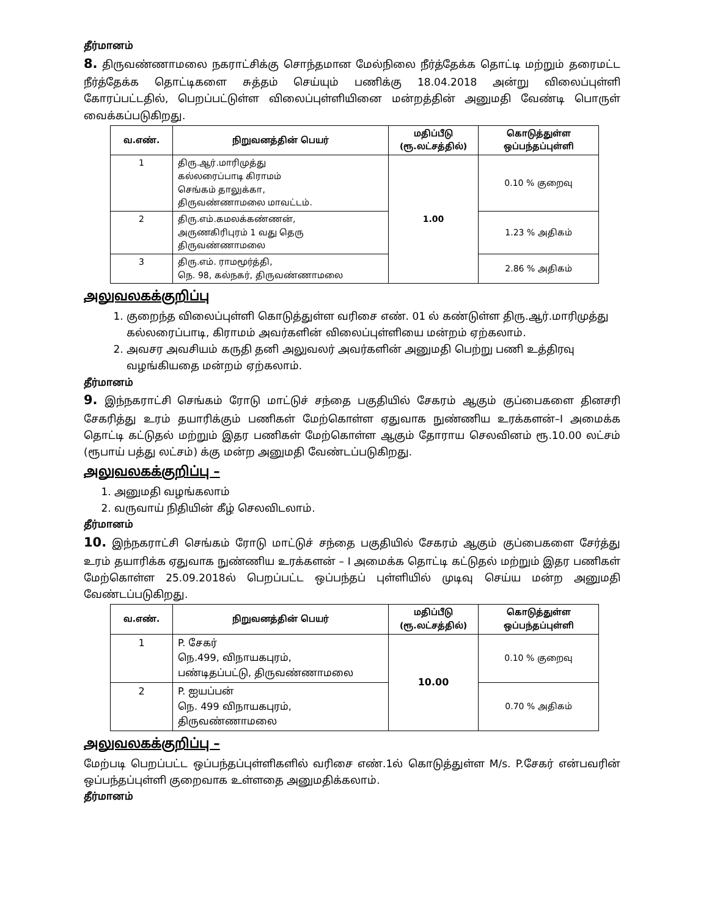தீர்மானம்
8. திருவண்ணாமலை நகராட்சிக்கு சொந்தமான மேல்நிலை நீர்த்தேக்க தொட்டி மற்றும் தரைமட்ட நீர்த்தேக்க தொட்டிகளை சுத்தம் செய்யும் பணிக்கு 18.04.2018 அன்று விலைப்புள்ளி கோரப்பட்டதில், பெறப்பட்டுள்ள விலைப்புள்ளியினை மன்றத்தின் அனுமதி வேண்டி பொருள் வைக்கப்படுகிறது.
| வ.எண். | நிறுவனத்தின் பெயர் | மதிப்பீடு (ரூ.லட்சத்தில்) | கொடுத்துள்ள ஒப்பந்தப்புள்ளி |
| --- | --- | --- | --- |
| 1 | திரு.ஆர்.மாரிமுத்து கல்லரைப்பாடி கிராமம் செங்கம் தாலுக்கா, திருவண்ணாமலை மாவட்டம். | 1.00 | 0.10 % குறைவு |
| 2 | திரு.எம்.கமலக்கண்ணன், அருணகிரிபுரம் 1 வது தெரு திருவண்ணாமலை | | 1.23 % அதிகம் |
| 3 | திரு.எம். ராமமூர்த்தி, நெ. 98, கல்நகர், திருவண்ணாமலை | | 2.86 % அதிகம் |
அலுவலகக்குறிப்பு
1. குறைந்த விலைப்புள்ளி கொடுத்துள்ள வரிசை எண். 01 ல் கண்டுள்ள திரு.ஆர்.மாரிமுத்து கல்லரைப்பாடி, கிராமம் அவர்களின் விலைப்புள்ளியை மன்றம் ஏற்கலாம்.
2. அவசர அவசியம் கருதி தனி அலுவலர் அவர்களின் அனுமதி பெற்று பணி உத்திரவு வழங்கியதை மன்றம் ஏற்கலாம்.
தீர்மானம்
9. இந்நகராட்சி செங்கம் ரோடு மாட்டுச் சந்தை பகுதியில் சேகரம் ஆகும் குப்பைகளை தினசரி சேகரித்து உரம் தயாரிக்கும் பணிகள் மேற்கொள்ள ஏதுவாக நுண்ணிய உரக்களன்–I அமைக்க தொட்டி கட்டுதல் மற்றும் இதர பணிகள் மேற்கொள்ள ஆகும் தோராய செலவினம் ரூ.10.00 லட்சம் (ரூபாய் பத்து லட்சம்) க்கு மன்ற அனுமதி வேண்டப்படுகிறது.
அலுவலகக்குறிப்பு –
1. அனுமதி வழங்கலாம்
2. வருவாய் நிதியின் கீழ் செலவிடலாம்.
தீர்மானம்
10. இந்நகராட்சி செங்கம் ரோடு மாட்டுச் சந்தை பகுதியில் சேகரம் ஆகும் குப்பைகளை சேர்த்து உரம் தயாரிக்க ஏதுவாக நுண்ணிய உரக்களன் – I அமைக்க தொட்டி கட்டுதல் மற்றும் இதர பணிகள் மேற்கொள்ள 25.09.2018ல் பெறப்பட்ட ஒப்பந்தப் புள்ளியில் முடிவு செய்ய மன்ற அனுமதி வேண்டப்படுகிறது.
| வ.எண். | நிறுவனத்தின் பெயர் | மதிப்பீடு (ரூ.லட்சத்தில்) | கொடுத்துள்ள ஒப்பந்தப்புள்ளி |
| --- | --- | --- | --- |
| 1 | P. சேகர் நெ.499, விநாயகபுரம், பண்டிதப்பட்டு, திருவண்ணாமலை | 10.00 | 0.10 % குறைவு |
| 2 | P. ஐயப்பன் நெ. 499 விநாயகபுரம், திருவண்ணாமலை | | 0.70 % அதிகம் |
அலுவலகக்குறிப்பு –
மேற்படி பெறப்பட்ட ஒப்பந்தப்புள்ளிகளில் வரிசை எண்.1ல் கொடுத்துள்ள M/s. P.சேகர் என்பவரின் ஒப்பந்தப்புள்ளி குறைவாக உள்ளதை அனுமதிக்கலாம்.
தீர்மானம்